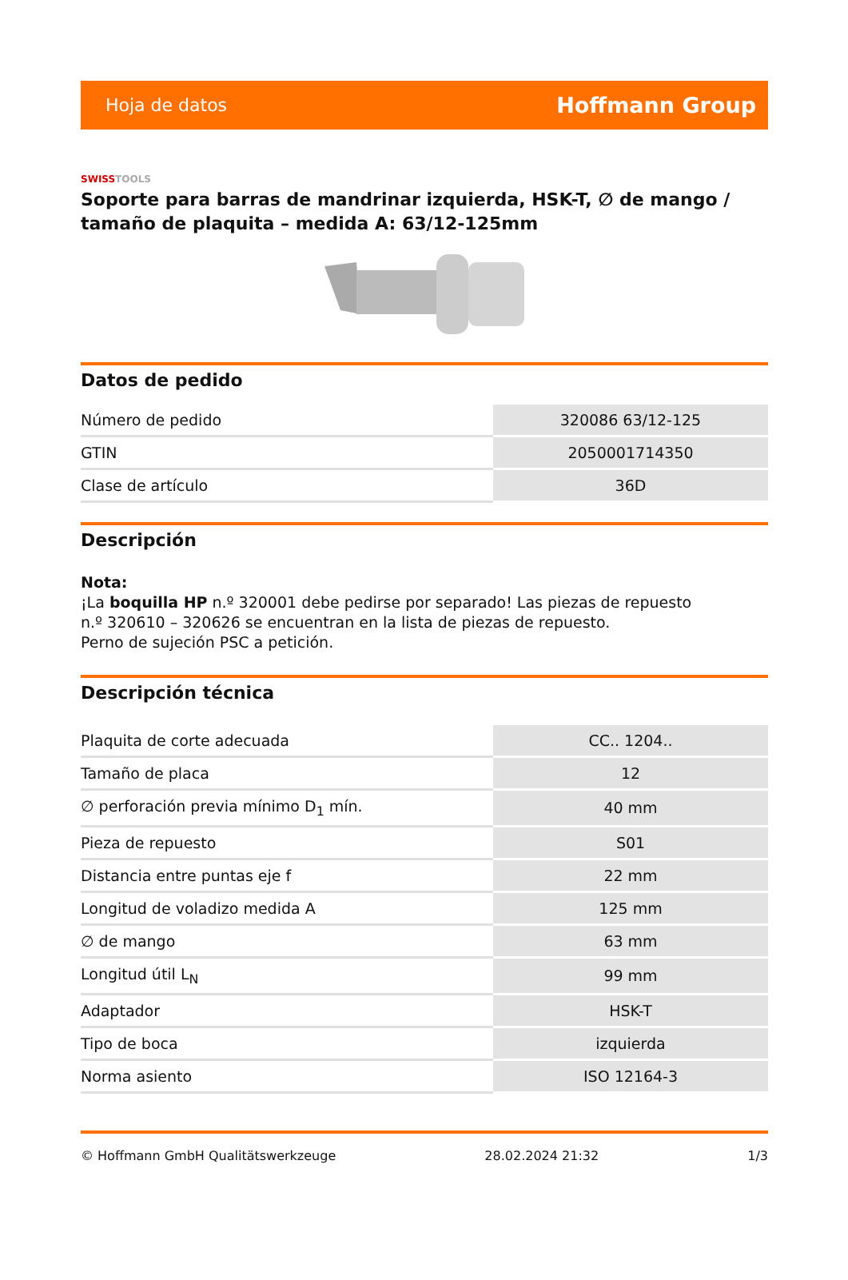Hoja de datos Hoffmann Group
SWISSTOOLS
Soporte para barras de mandrinar izquierda, HSK-T, ∅ de mango / tamaño de plaquita – medida A: 63/12-125mm
Datos de pedido
| Número de pedido | 320086 63/12-125 |
| GTIN | 2050001714350 |
| Clase de artículo | 36D |
Descripción
Nota:
¡La boquilla HP n.º 320001 debe pedirse por separado! Las piezas de repuesto
n.º 320610 – 320626 se encuentran en la lista de piezas de repuesto.
Perno de sujeción PSC a petición.
Descripción técnica
| Plaquita de corte adecuada | CC.. 1204.. |
| Tamaño de placa | 12 |
| ∅ perforación previa mínimo D<sub>1</sub> mín. | 40 mm |
| Pieza de repuesto | S01 |
| Distancia entre puntas eje f | 22 mm |
| Longitud de voladizo medida A | 125 mm |
| ∅ de mango | 63 mm |
| Longitud útil L<sub>N</sub> | 99 mm |
| Adaptador | HSK-T |
| Tipo de boca | izquierda |
| Norma asiento | ISO 12164-3 |
© Hoffmann GmbH Qualitätswerkzeuge 28.02.2024 21:32 1/3